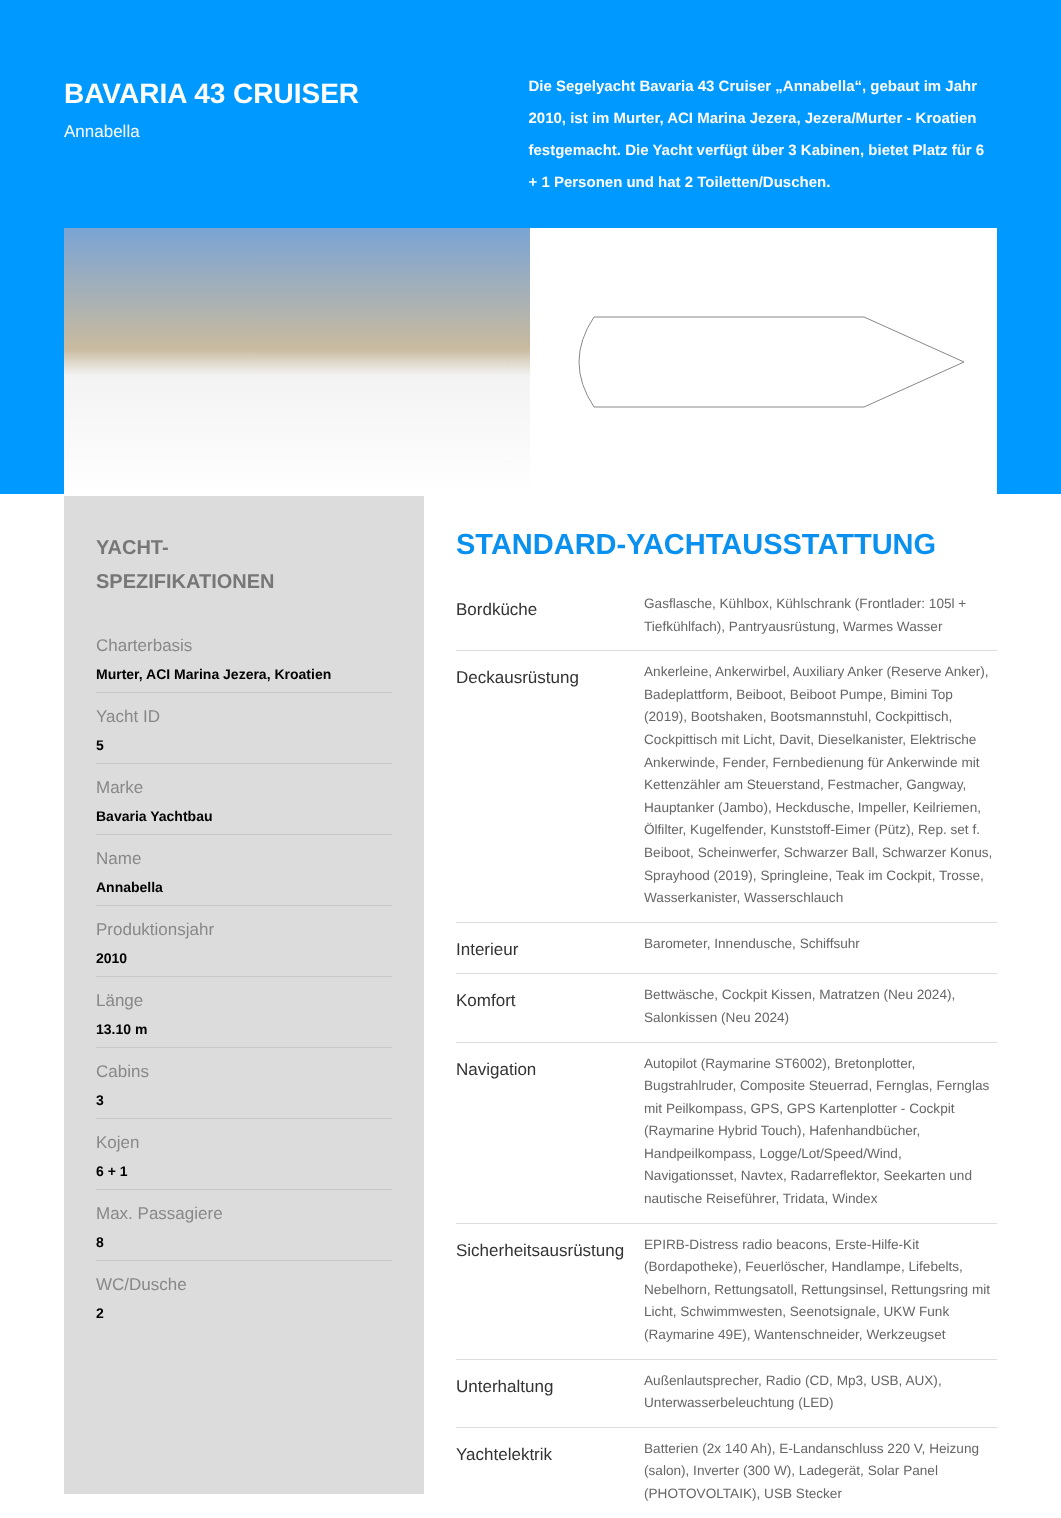BAVARIA 43 CRUISER
Annabella
Die Segelyacht Bavaria 43 Cruiser „Annabella“, gebaut im Jahr 2010, ist im Murter, ACI Marina Jezera, Jezera/Murter - Kroatien festgemacht. Die Yacht verfügt über 3 Kabinen, bietet Platz für 6 + 1 Personen und hat 2 Toiletten/Duschen.
YACHT-
SPEZIFIKATIONEN
Charterbasis
Murter, ACI Marina Jezera, Kroatien
Yacht ID
5
Marke
Bavaria Yachtbau
Name
Annabella
Produktionsjahr
2010
Länge
13.10 m
Cabins
3
Kojen
6 + 1
Max. Passagiere
8
WC/Dusche
2
STANDARD-YACHTAUSSTATTUNG
| Bordküche | Gasflasche, Kühlbox, Kühlschrank (Frontlader: 105l + Tiefkühlfach), Pantryausrüstung, Warmes Wasser |
| Deckausrüstung | Ankerleine, Ankerwirbel, Auxiliary Anker (Reserve Anker), Badeplattform, Beiboot, Beiboot Pumpe, Bimini Top (2019), Bootshaken, Bootsmannstuhl, Cockpittisch, Cockpittisch mit Licht, Davit, Dieselkanister, Elektrische Ankerwinde, Fender, Fernbedienung für Ankerwinde mit Kettenzähler am Steuerstand, Festmacher, Gangway, Hauptanker (Jambo), Heckdusche, Impeller, Keilriemen, Ölfilter, Kugelfender, Kunststoff-Eimer (Pütz), Rep. set f. Beiboot, Scheinwerfer, Schwarzer Ball, Schwarzer Konus, Sprayhood (2019), Springleine, Teak im Cockpit, Trosse, Wasserkanister, Wasserschlauch |
| Interieur | Barometer, Innendusche, Schiffsuhr |
| Komfort | Bettwäsche, Cockpit Kissen, Matratzen (Neu 2024), Salonkissen (Neu 2024) |
| Navigation | Autopilot (Raymarine ST6002), Bretonplotter, Bugstrahlruder, Composite Steuerrad, Fernglas, Fernglas mit Peilkompass, GPS, GPS Kartenplotter - Cockpit (Raymarine Hybrid Touch), Hafenhandbücher, Handpeilkompass, Logge/Lot/Speed/Wind, Navigationsset, Navtex, Radarreflektor, Seekarten und nautische Reiseführer, Tridata, Windex |
| Sicherheitsausrüstung | EPIRB-Distress radio beacons, Erste-Hilfe-Kit (Bordapotheke), Feuerlöscher, Handlampe, Lifebelts, Nebelhorn, Rettungsatoll, Rettungsinsel, Rettungsring mit Licht, Schwimmwesten, Seenotsignale, UKW Funk (Raymarine 49E), Wantenschneider, Werkzeugset |
| Unterhaltung | Außenlautsprecher, Radio (CD, Mp3, USB, AUX), Unterwasserbeleuchtung (LED) |
| Yachtelektrik | Batterien (2x 140 Ah), E-Landanschluss 220 V, Heizung (salon), Inverter (300 W), Ladegerät, Solar Panel (PHOTOVOLTAIK), USB Stecker |